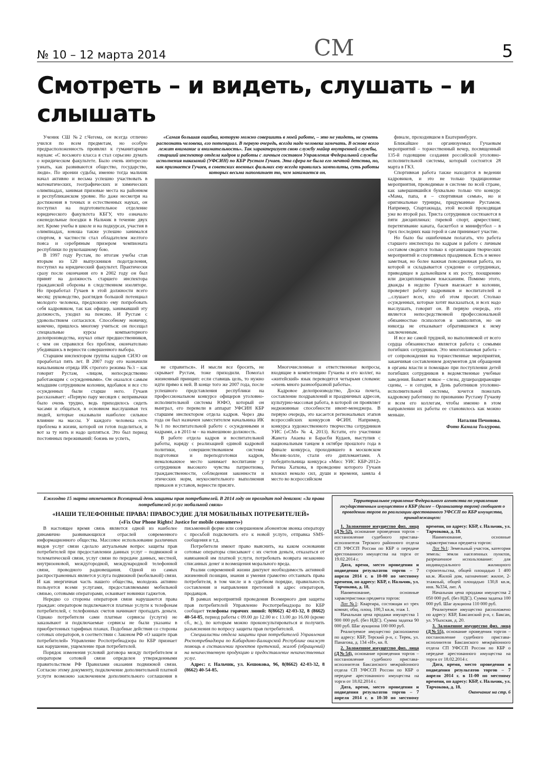№ 10 – 12 марта 2014 СМ 5
Смотреть – и видеть, слушать – и слышать
Ученик СШ №2 г.Чегема, он всегда отлично учился по всем предметам, но особую предрасположенность проявлял к гуманитарным наукам: «С восьмого класса я стал серьезно думать о юридическом факультете. Было очень интересно узнать, как развиваются общество, государство, люди». По иронии судьбы, именно тогда мальчик начал активно и весьма успешно участвовать в математических, географических и химических олимпиадах, занимая призовые места на районном и республиканском уровне. Но даже несмотря на достижения в точных и естественных науках, он поступил на подготовительное отделение юридического факультета КБГУ, что означало еженедельные поездки в Нальчик в течение двух лет. Кроме учебы в школе и на подкурсах, участия в олимпиадах, юноша также успешно занимался спортом, в частности стал обладателем желтого пояса и серебряным призером чемпионата республики по рукопашному бою.
В 1997 году Рустам, по итогам учебы став вторым из 120 выпускников подотделения, поступил на юридический факультет. Практически сразу после окончания его в 2002 году он был принят на должность старшего инспектора гражданской обороны в следственном изоляторе. Но проработал Гучаев в этой должности всего месяц: руководство, разглядев большой потенциал молодого человека, предложило ему попробовать себя кадровиком, так как офицер, занимавший эту должность, уходил на пенсию. И Рустам с удовольствием согласился. Способному новичку, конечно, пришлось многому учиться: он посещал специальные курсы компьютерного делопроизводства, изучал опыт предшественников, с чем он справился без проблем, окончательно убедившись в верности совершенного выбора.
Старшим инспектором группы кадров СИЗО он проработал пять лет. В 2007 году его назначили начальником отряда ИК строгого режима №3 – как говорит Рустам, «лицом, непосредственно работающим с осужденными». Он оказался самым младшим сотрудником колонии, вдобавок и все сто осужденных были старше него. Гучаев рассказывает: «Первую пару месяцев с непривычки было очень трудно, ведь приходилось сидеть часами и общаться, в основном выслушивая тех людей, которые оказывали наиболее сильное влияние на массы. У каждого человека есть проблема в жизни, которой он готов поделиться, и вот за ту нить и надо цепляться. Это был период постоянных переживаний: боязнь не успеть,
«Самая большая ошибка, которую можно совершить в моей работе, – это не увидеть, не суметь распознать человека, его потенциал. В первую очередь, всегда надо человека замечать. В основе всего лежат внимание и внимательность». Так характеризует свою службу майор внутренней службы, старший инспектор отдела кадров и работы с личным составом Управления Федеральной службы исполнения наказаний (УФСИН) по КБР Рустам Гучаев. Эта сфера не была его мечтой детства, но, как признается Гучаев, в советских военных фильмах ему всегда нравились замполиты, суть работы которых весьма напоминает то, чем занимается он.
не справиться». И мысли все бросить, не скрывает Рустам, тоже приходили. Помогал жизненный принцип: если ставишь цель, то нужно идти прямо к ней. В конце того же 2007 года, после успешного представления республики на профессиональном конкурсе офицеров уголовно-исполнительной системы ЮФО, который он выиграл, его перевели в аппарат УФСИН КБР старшим инспектором отдела кадров. Через два года он был назначен заместителем начальника ИК №1 по воспитательной работе с осужденными и кадрами, а в 2011-м – на нынешнюю должность.
В работе отдела кадров и воспитательной работы, наряду с реализацией единой кадровой политики, совершенствованием системы подготовки и переподготовки кадров, немаловажное место занимает воспитание у сотрудников высокого чувства патриотизма, гражданственности, соблюдения законности и этических норм, неукоснительного выполнения приказов и уставов, верности присяге.
Многочисленные и ответственные вопросы, входящие в компетенцию Гучаева и его коллег, на «житейский» язык переводятся четырьмя словами: «очень много разнообразной работы».
Кадровое делопроизводство, Доска почета, составление поздравлений и праздничных адресов, культурно-массовая работа, в которой он проявляет недюжинные способности ивент-менеджера. В первую очередь, это касается региональных этапов всероссийских конкурсов ФСИН. Например, конкурса художественного творчества сотрудников УИС («СМ» № 4, 2013). Кстати, его участники Жанета Акаева и Барасби Кудаев, выступив с национальным танцем в октябре прошлого года в финале конкурса, проходившего в московском Мюзик-холле, стали его дипломантами. А победительница конкурса «Мисс УИС КБР-2012» Регина Хаткова, в проведение которого Гучаев вложил немало сил, души и времени, заняла 4 место во всероссийском
финале, проходившем в Екатеринбурге.
Ближайшее из организуемых Гучаевым мероприятий – торжественный вечер, посвященный 135-й годовщине создания российской уголовно-исполнительной системы, который состоится 28 марта в ГКЗ.
Спортивная работа также находится в ведении кадровиков, и это не только традиционные мероприятия, проводимые в системе по всей стране, как завершившийся буквально только что конкурс «Мама, папа, я – спортивная семья», но и оригинальные турниры, придуманные Рустамом. Например, Спартакиада, этой весной проходящая уже во второй раз. Триста сотрудников состязаются в пяти дисциплинах: гиревой спорт, армрестлинг, перетягивание каната, баскетбол и минифутбол – в трех последних наш герой и сам принимает участие.
Но было бы ошибочным полагать, что работа старшего инспектора по кадрам и работе с личным составом сводится только к организации творческих мероприятий и спортивных праздников. Есть и менее заметная, но более важная повседневная работа, из которой и складывается суждение о сотрудниках, приводящее в дальнейшем к их росту, поощрению или дисциплинарным взысканиям. Помимо этого, дважды в неделю Гучаев выезжает в колонии, проверяет работу кадровиков и воспитателей и ...слушает всех, кто об этом просит. Столько осужденных, которые хотят высказаться, и всех надо выслушать, говорит он. В первую очередь, это является непосредственной профессиональной обязанностью психологов и замполитов, но он никогда не отказывает обратившимся к нему заключенным.
И все же самой трудной, но выполняемой от всего сердца обязанностью является работа с семьями погибших сотрудников. Это многоплановая работа – от сопровождения на торжественные мероприятия, заканчивая составлением документов для обращения в органы власти и помощью при поступлении детей погибших сотрудников в ведомственные учебные заведения. Бывает всякое – слезы, душераздирающие сцены, – и сегодня, в День работников уголовно-исполнительной системы, хочется пожелать кадровому работнику по призванию Рустаму Гучаеву и всем его коллегам, чтобы именно в этом направлении их работы ее становилось как можно меньше.
Наталия Печонова.
Фото Камала Толгурова.
Ежегодно 15 марта отмечается Всемирный день защиты прав потребителей. В 2014 году он проходит под девизом: «За права потребителей услуг мобильной связи»
«НАШИ ТЕЛЕФОННЫЕ ПРАВА! ПРАВОСУДИЕ ДЛЯ МОБИЛЬНЫХ ПОТРЕБИТЕЛЕЙ»
(«Fix Our Phone Rights! Justice for mobile consumers»)
В настоящее время связь является одной из наиболее динамично развивающихся отраслей современного информационного общества. Массовое использование различных видов услуг связи сделало актуальным вопрос защиты прав потребителей при предоставлении данных услуг – подвижной и телематической связи, услуг связи по передаче данных, местной, внутризоновой, междугородной, международной телефонной связи, проводного радиовещания. Одной из самых распространенных является услуга подвижной (мобильной) связи. И как энергичная часть нашего общества, молодежь активно пользуется всеми услугами, предоставляемыми мобильной связью, сотовыми операторами, осваивает новинки гаджетов.
Нередко со стороны операторов связи нарушаются права граждан: оператором подключаются платные услуги к телефонам потребителей, с телефонных счетов начинают пропадать деньги. Однако потребители сами платные сервисы (услуги) не заказывают и подключаемые сервисы не были указаны в приобретенных тарифных планах. Подобные действия со стороны сотовых операторов, в соответствии с Законом РФ «О защите прав потребителей» Управление Роспотребнадзора по КБР признает как нарушение, ущемление прав потребителей.
Порядок изменения условий договора между потребителем и оператором сотовой связи определен утвержденными правительством РФ Правилами оказания подвижной связи. Согласно этому документу, подключение дополнительной платной услуги возможно заключением дополнительного соглашения в письменной форме или совершением абонентом звонка оператору с просьбой подключить его к новой услуге, отправка SMS-сообщения и т.д.
Потребители имеют право выяснить, на каком основании сотовые операторы списывают с их счетов деньги, отказаться от навязанной им платной услуги, потребовать возврата незаконно списанных денег и возмещения морального вреда.
Реалии современной жизни диктуют необходимость активной жизненной позиции, знания и умения грамотно отстаивать права потребителя, в том числе и в судебном порядке, правильность составления и направления претензий в адрес операторов, продавцов.
В рамках мероприятий проведения Всемирного дня защиты прав потребителей Управление Роспотребнадзора по КБР сообщает телефоны горячих линий: 8(8662) 42-03-32, 8 (8662) 40-54-85, период работы с 09.00 до 12.00 и с 13.00 до 16.00 (кроме сб., вс.), по которым можно проконсультироваться и получить разъяснения по вопросу защиты прав потребителей.
Специалисты отдела защиты прав потребителей Управления Роспотребнадзора по Кабардино-Балкарской Республике окажут помощь в составлении проектов претензий, жалоб (обращений) на некачественную продукцию и предоставление некачественных услуг.
Адрес: г. Нальчик, ул. Кешокова, 96, 8(8662) 42-03-32, 8 (8662) 40-54-85.
Территориальное управление Федерального агентства по управлению государственным имуществом в КБР (далее – Организатор торгов) сообщает о проведении торгов по реализации арестованного УФССП по КБР имущества, принадлежащего:
1. Заложенное имущество физ. лица (Д№52), основание проведения торгов – постановление судебного пристава-исполнителя Терского районного отдела СП УФССП России по КБР о передаче арестованного имущества на торги от 19.02.2014 г.
Дата, время, место проведения и подведения результатов торгов – 7 апреля 2014 г. в 10-00 по местному времени, по адресу: КБР, г. Нальчик, ул. Тарчокова, д. 18.
Наименование, основные характеристики предмета торгов:
Лот №1: Квартира, состоящая из трех комнат, общ. площ. 100,3 кв.м, этаж 1.
Начальная цена продажи имущества 1 900 000 руб. (без НДС). Сумма задатка 90 000 руб. Шаг аукциона 100 000 руб.
Реализуемое имущество расположено по адресу: КБР, Терский р-н, г. Терек, ул. Панагова, д. 134 «И», кв. 8.
2. Заложенное имущество физ. лица (Д№54), основание проведения торгов – постановление судебного пристава-исполнителя Баксанского межрайонного отдела СП УФССП России по КБР о передаче арестованного имущества на торги от 18.02.2014 г.
Дата, время, место проведения и подведения результатов торгов – 7 апреля 2014 г. в 10-30 по местному времени, по адресу: КБР, г. Нальчик, ул. Тарчокова, д. 18.
Наименование, основные характеристики предмета торгов:
Лот №1: Земельный участок, категория земель: земли населенных пунктов, разрешенное использование: для индивидуального жилищного строительства, общей площадью 1 400 кв.м. Жилой дом, назначение: жилое, 2-этажный, общей площадью 130,8 кв.м, инв. №334, лит. А
Начальная цена продажи имущества 2 050 000 руб. (без НДС). Сумма задатка 100 000 руб. Шаг аукциона 110 000 руб.
Реализуемое имущество расположено по адресу: КБР, Баксанский р-н, г. Баксан, ул. Убыхская, д. 20.
3. Заложенное имущество физ. лица (Д№55), основание проведения торгов – постановление судебного пристава-исполнителя Баксанского межрайонного отдела СП УФССП России по КБР о передаче арестованного имущества на торги от 18.02.2014 г.
Дата, время, место проведения и подведения результатов торгов – 7 апреля 2014 г. в 11-00 по местному времени, по адресу: КБР, г. Нальчик, ул. Тарчокова, д. 18.
Окончание на стр. 6